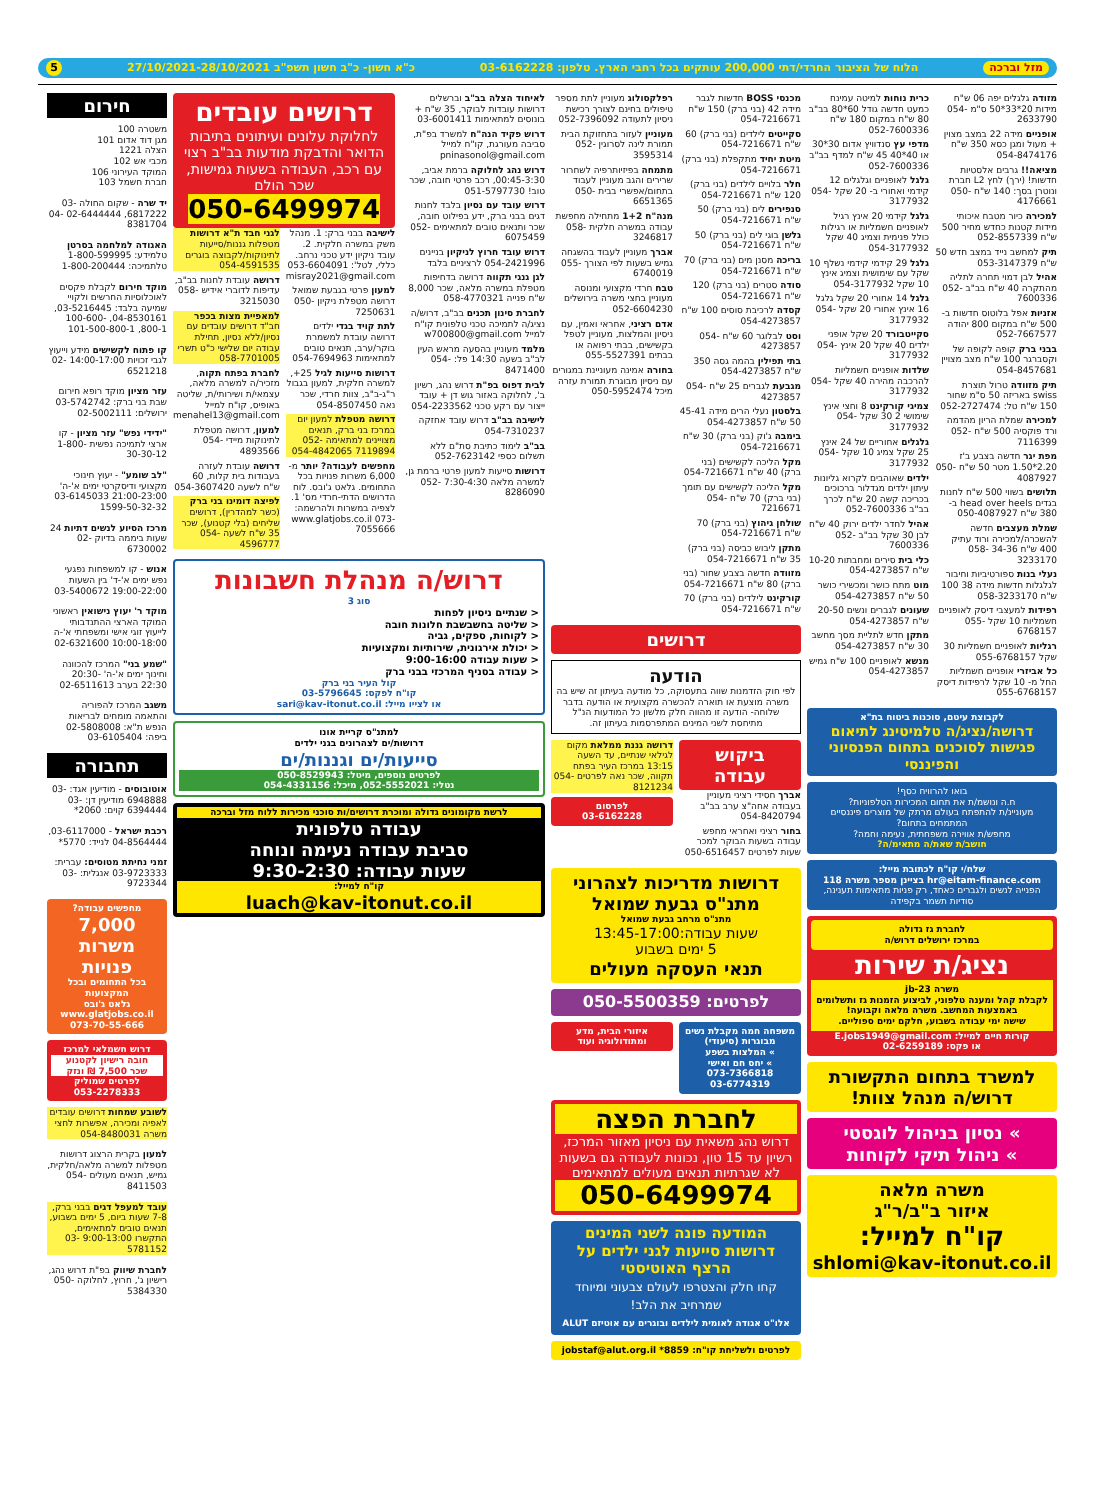מזל וברכה הלוח של הציבור החרדי/דתי 200,000 עותקים בכל רחבי הארץ. טלפון: 03-6162228 כ"א חשון- כ"ב חשון תשפ"ב 27/10/2021-28/10/2021 5
מזודה גלגלים יפה 06 ש"ח מידות 20*33*50 ס"מ 054-2633790
אופניים מידה 22 במצב מצוין + מעול ומגן כסא 350 ש"ח 054-8474176
מציאה!! גרבים אלסטיות חדשות! (ירך) לחץ L2 חברת ונוטרן בסך: 140 ש"ח 050-4176661
למכירה כיור מטבח איכותי מידות קטנות כחדש מחיר 500 ש"ח 052-8557339
תיק למחשב נייד במצב חדש 50 ש"ח 053-3147379
אהיל לבן דמוי תחרה לתליה מהתקרה 40 ש"ח בב"ב 052-7600336
אזניות אפל בלוטוס חדשות ב- 500 ש"ח במקום 800 יהודה 052-7667577
בבני ברק קופה לקופה של וקסברגר 100 ש"ח מצב מצויין 054-8457681
תיק מזוודה טרול תוצרת swiss באריזה 50 ס"מ שחור 150 ש"ח טל: 052-2727474
למכירה שמלת הריון מהדמה ורד פוקסיה 500 ש"ח 052-7116399
מפת יגר חדשה בצבע ב'ז 2.20*1.50 מטר 50 ש"ח 050-4087927
תלושים בשווי 500 ש"ח לחנות בגדים head over heels ב- 380 ש"ח 050-4087927
שמלת מעצבים חדשה להשכרה/למכירה ורוד עתיק 400 ש"ח 34-36 058-3233170
נעלי בנות ספורטיביות וחיבור לגלגלות חדשות מידה 38 100 ש"ח 058-3233170
רפידות למעצבי דיסק לאופניים חשמליות 10 שקל 055-6768157
רגליות לאופניים חשמליות 30 שקל 055-6768157
כל אביזרי אופניים חשמליות החל מ- 10 שקל לרפידות דיסק 055-6768157
כרית נוחות למיטה עמינח כמעט חדשה גודל 60*80 בב"ב 80 ש"ח במקום 180 ש"ח 052-7600336
מדפי עץ סנדוויץ אדום 30*30 או 40*40 45 ש"ח למדף בב"ב 052-7600336
גלגל לאופניים וגלגלים 12 קידמי ואחורי ב- 20 שקל 054-3177932
גלגל קידמי 20 אינץ רגיל לאופניים חשמליות או רגילות כולל פנימית וצמיג 40 שקל 054-3177932
גלגל 29 קידמי קידמי נשלף 10 שקל עם שימושית וצמיג אינץ 10 שקל 054-3177932
גלגל 14 אחורי 20 שקל גלגל 16 אינץ אחורי 20 שקל 054-3177932
סקייטבורד 20 שקל אופני ילדים 40 שקל 20 אינץ 054-3177932
שלדות אופניים חשמליות להרכבה מהירה 40 שקל 054-3177932
צמיגי קורקינט 8 וחצי אינץ שימושי 2 30 שקל 054-3177932
גלגלים אחוריים של 24 אינץ 25 שקל צמיג 10 שקל 054-3177932
ילדים שאוהבים לקרוא גליונות עיתון ילדים מגדלור ברכוכים בכריכה קשה 20 ש"ח לכרך בב"ב 052-7600336
אהיל לחדר ילדים ירוק 40 ש"ח לבן 30 שקל בב"ב 052-7600336
כלי בית סירים ומחבתות 10-20 ש"ח 054-4273857
מוט מתח כושר ומכשירי כושר 50 ש"ח 054-4273857
שעונים לגברים ונשים 20-50 ש"ח 054-4273857
מתקן חדש לתליית מסך מחשב 30 ש"ח 054-4273857
מנשא לאופניים 100 ש"ח גמיש 054-4273857
לקבוצת עיטם, סוכנות ביטוח בת"א
דרושה/נציג/ה טלמיטינג לתיאום פגישות לסוכנים בתחום הפנסיוני והפיננסי
בואו להרוויח כסף!
ח.ה ונושמ/ת את תחום המכירות הטלפוניות?
מעוניינ/ת להתפתח בעולם מרתק של מוצרים פיננסיים המתמחים בתחום?
מחפש/ת אווירה משפחתית, נעימה וחמה?
חושב/ת שאת/ה מתאימ/ה?
שלח/י קו"ח לכתובת מייל:
hr@eitam-finance.com בציינן מספר משרה 118
הפנייה לנשים ולגברים כאחד, רק פניות מתאימות תענינה, סודיות תשמר בקפידה
לחברת גז גדולה
במרכז ירושלים דרוש/ה
נציג/ת שירות
משרה jb-23
לקבלת קהל ומענה טלפוני, לביצוע הזמנות גז ותשלומים באמצעות המחשב. משרה מלאה וקבועה!
שישה ימי עבודה בשבוע, חלקם ימים ספוליים.
קורות חיים למייל: E.jobs1949@gmail.com
או פקס: 02-6259189
למשרד בתחום התקשורת
דרוש/ה מנהל צוות!
» נסיון בניהול לוגסטי
» ניהול תיקי לקוחות
משרה מלאה
איזור ב"ב/ר"ג
קו"ח למייל:
shlomi@kav-itonut.co.il
מכנסי BOSS חדשות לגבר מידה 42 (בני ברק) 150 ש"ח 054-7216671
סקייטים לילדים (בני ברק) 60 ש"ח 054-7216671
מיטת יחיד מתקפלת (בני ברק) 054-7216671
חלר בלויים לילדים (בני ברק) 120 ש"ח 054-7216671
סנפירים לים (בני ברק) 50 ש"ח 054-7216671
גלשן בוגי לים (בני ברק) 50 ש"ח 054-7216671
בריכה מסנן מים (בני ברק) 70 ש"ח 054-7216671
סודה סטרים (בני ברק) 120 ש"ח 054-7216671
קסדה לרכיבת סוסים 100 ש"ח 054-4273857
וסט לבלוגר 60 ש"ח 054-4273857
בתי תפילין בהמה גסה 350 ש"ח 054-4273857
מגבעת לגברים 25 ש"ח 054-4273857
בלסטון נעלי הרים מידה 45-41 50 ש"ח 054-4273857
בימבה ג'וק (בני ברק) 30 ש"ח 054-7216671
מקל הליכה לקשישים (בני ברק) 40 ש"ח 054-7216671
מקל הליכה לקשישים עם תומך (בני ברק) 70 ש"ח 054-7216671
שולחן גיהוץ (בני ברק) 70 ש"ח 054-7216671
מתקן ליבוש כביסה (בני ברק) 35 ש"ח 054-7216671
מזוודה חדשה בצבע שחור (בני ברק) 80 ש"ח 054-7216671
קורקינט לילדים (בני ברק) 70 ש"ח 054-7216671
רפלקסולוג מעוניין לתת מספר טיפולים בחינם לצורך רכישת ניסיון לתעודה 052-7396092
מעוניין לעזור בתחזוקת הבית תמורת לינה לסרוגין 052-3595314
מתמחה בפיזיותרפיה לשחרור שרירים והגב מעוניין לעבוד בתחום/אפשרי בבית 050-6651365
מנה"ח 1+2 מתחילה מחפשת עבודה במשרה חלקית 058-3246817
אברך מעוניין לעבוד בהשגחה גמיש בשעות לפי הצורך 055-6740019
טבח חרדי מקצועי ומנוסה מעוניין בחצי משרה בירושלים 052-6604230
אדם רציני, אחראי ואמין, עם ניסיון והמלצות, מעוניין לטפל בקשישים, בבתי רפואה או בבתים 055-5527391
בחורה אמינה מעוניינת במגורים עם ניסיון מבוגרת תמורת עזרה מיכל 050-5952474
דרושים
הודעה
לפי חוק הזדמנות שווה בתעסוקה, כל מודעה בעיתון זה שיש בה משרה מוצעת או תוארה להכשרה מקצועית או הודעה בדבר שלוחה- הודעה זו מהווה חלק מלשון כל המודעות הנ"ל מתיחסת לשני המינים המתפרסמות בעיתון זה.
ביקוש
עבודה
אברך חסידי רציני מעוניין בעבודה אחה"צ ערב בב"ב 054-8420794
בחור רציני ואחראי מחפש עבודה בשעות הבוקר למכר שעות לפרטים 050-6516457
דרושה גננת ממלאת מקום לגילאי שנתיים, עד השעה 13:15 במרכז העיר בפתח תקווה, שכר נאה לפרטים 054-8121234
לפרסום
03-6162228
דרושות מדריכות לצהרוני מתנ"ס גבעת שמואל
מתנ"ס מרחב גבעת שמואל
שעות עבודה:13:45-17:00
5 ימים בשבוע
תנאי העסקה מעולים
לפרטים: 050-5500359
משפחה חמה מקבלת נשים מבוגרות (סיעודי)
» המלצות בשפע
» יחס חם ואישי
073-7366818
03-6774319
איזורי הבית, מדע ומתודולוגיה ועוד
לחברת הפצה
דרוש נהג משאית עם ניסיון מאזור המרכז, רשיון עד 15 טון, נכונות לעבודה גם בשעות לא שגרתיות תנאים מעולים למתאימים
050-6499974
המודעה פונה לשני המינים
דרושות סייעות לגני ילדים על הרצף האוטיסטי
קחו חלק והצטרפו לעולם צבעוני ומיוחד שמרחיב את הלב!
אלו"ט אגודה לאומית לילדים ובוגרים עם אוטיזם ALUT
לפרטים ולשליחת קו"ח: jobstaf@alut.org.il *8859
לאיחוד הצלה בב"ב וברשלים דרושות עובדות לבוקר, 35 ש"ח + בונוסים למתאימות 03-6001411
דרוש פקיד הנה"ח למשרד בפ"ת, סביבה מעורגת, קו"ח למייל pninasonol@gmail.com
דרוש נהג לחלוקה ברמת אביב, 00:45-3:30, רכב פרטי חובה, שכר טוב! 051-5797730
דרוש עובד עם נסיון בלבד לחנות דגים בבני ברק, ידע בפילוט חובה, שכר ותנאים טובים למתאימים 052-6075459
דרוש עובד חרוץ לניקיון בניינים 054-2421996 לרציניים בלבד
לגן גנגי תקווה דרושה בדחיפות מטפלת במשרה מלאה, שכר 8,000 ש"ח פנייה 058-4770321
לחברת סינון תכנים בב"ב, דרוש/ה נציג/ה לתמיכה טכני טלפונית קו"ח למייל w700800@gmail.com
מלמד מעוניין בהסעה מראש העין לב"ב בשעה 14:30 פל: 054-8471400
לבית דפוס בפ"ת דרוש נהג, רשיון ב', לחלוקה באזור גוש דן + עובד ייצור עם רקע טכני 054-2233562
לישיבה בב"ב דרוש עובד אחזקה 054-7310237
בב"ב לימוד כתיבת סת"ם ללא תשלום כספי 052-7623142
דרושות סייעות למעון פרטי ברמת גן, למשרה מלאה 7:30-4:30 052-8286090
דרושים עובדים
לחלוקת עלונים ועיתונים בתיבות הדואר והדבקת מודעות בב"ב רצוי עם רכב, העבודה בשעות גמישות, שכר הולם
050-6499974
לישיבה בבני ברק: 1. מנהל משק במשרה חלקית. 2. עובד ניקיון ידע טכני נרחב. כללי, לטל': 053-6604091 misray2021@gmail.com
למעון פרטי בגבעת שמואל דרושה מטפלת ניקיון 050-7250631
לתת קויד בגדי ילדים דרושה עובדת למשמרת בוקר/ערב, תנאים טובים למתאימות 054-7694963
דרושות סייעות לגיל 25+, למשרה חלקית, למעון בגבול ר"ג-ב"ב, צוות חרדי, שכר נאה 054-8507450
דרושה מטפלת למעון יום במרכז בני ברק, תנאים מצויינים למתאימה 052-7119894 054-4842065
מחפשים לעבודה? יותר מ- 6,000 משרות פנויות בכל התחומים. גלאט ג'ובס. לוח הדרושים הדתי-חרדי מס' 1. לצפיה במשרות ולהרשמה: www.glatjobs.co.il 073-7055666
לגני חבד ת"א דרושות מטפלות גננות/סייעות לתינוקות/לקבוצה בוגרים 054-4591535
דרושה עובדת לחנות בב"ב, עדיפות לדוברי אידיש 058-3215030
למאפיית מצות בכפר חב"ד דרושים עובדים עם נסיון/ללא נסיון, תחילת עבודה יום שלישי כ"ט תשרי 058-7701005
לחברת בפתח תקוה, מזכיר/ה למשרה מלאה, עצמאי/ת ושירותי/ת, שליטה באופיס, קו"ח למייל menahel13@gmail.com
למעון, דרושה מטפלת לתינוקות מיידי 054-4893566
דרושה עובדת לעזרה בעבודות בית קלות, 60 ש"ח לשעה 054-3607420
לפיצה דומינו בני ברק (כשר למהדרין), דרושים שליחים (בלי קטנוע), שכר 35 ש"ח לשעה 054-4596777
דרוש/ה מנהלת חשבונות
סוג 3
< שנתיים ניסיון לפחות
< שליטה בחשבשבת חלונות חובה
< לקוחות, ספקים, גביה
< יכולת אירגונית, שירותיות ומקצועיות
< שעות עבודה 9:00-16:00
< עבודה בסניף המרכזי בבני ברק
קול העיר בני ברק
קו"ח לפקס: 03-5796645
או לצייו מייל: sari@kav-itonut.co.il
למתנ"ס קריית אונו
דרושות/ים לצהרונים בגני ילדים
סייעות/ים וגננות/ים
לפרטים נוספים, מיטל: 050-8529943
נטלי: 052-5552021, מיכל: 054-4331156
לרשת מקומונים גדולה ומוכרת דרושים/ות סוכני מכירות ללוח מזל וברכה
עבודה טלפונית
סביבת עבודה נעימה ונוחה
שעות עבודה: 9:30-2:30
קו"ח למייל:
luach@kav-itonut.co.il
חירום
משטרה 100
מגן דוד אדום 101
הצלה 1221
מכבי אש 102
המוקד העירוני 106
חברת חשמל 103
יד שרה - שקום החולה 03-6817222, 02-6444444 04-8381704
האגודה למלחמה בסרטן טלמידע: 1-800-599995 טלתמיכה: 1-800-200444
מוקד חירום לקבלת פקסים לאוכלוסיות החרשים ולקויי שמיעה בלבד: 03-5216445, 04-8530161, 100-600-800-1, 101-500-800-1
קו פתוח לקשישים מידע וייעוץ לגבי זכויות 14:00-17:00 02-6521218
עזר מציון מוקד רופא חירום שבת בני ברק: 03-5742742 ירושלים: 02-5002111
"ידידי נפש" עזר מציון - קו ארצי לתמיכה נפשית 1-800-30-30-12
"לב שומע" - יעוץ חינוכי מקצועי ודיסקרטי ימים א'-ה' 21:00-23:00 03-6145033 1599-50-32-32
מרכז הסיוע לנשים דתיות 24 שעות ביממה בדיוק 02-6730002
אנוש - קו למשפחות נפגעי נפש ימים א'-ד' בין השעות 19:00-22:00 03-5400672
מוקד ר' יעוץ נישואין ראשוני המוקד הארצי ההתנדבותי לייעוץ זוגי אישי ומשפחתי א'-ה 10:00-18:00 02-6321600
"שמע בני" המרכז להכוונה וחינוך ימים א'-ה' 20:30-22:30 בערב 02-6511613
משגב המרכז להפוריה והתאמה מומחים לבריאות הנפש ת"א: 02-5808008 ביפה: 03-6105404
תחבורה
אוטובוסים - מודיעין אגד: 03-6948888 מודיעין דן: 03-6394444 קוים: 2060*
רכבת ישראל - 03-6117000, 04-8564444 לנייד: 5770*
זמני נחיתת מטוסים: עברית: 03-9723333 אנגלית: 03-9723344
מחפשים עבודה?
7,000 משרות פנויות
בכל התחומים ובכל המקצועות
גלאט ג'ובס www.glatjobs.co.il 073-70-55-666
דרוש חשמלאי למרכז
חובה רישיון לקטנוע
שכר 7,500 ₪ ונזק
לפרטים שמוליק
053-2278333
לשובע שמחות דרושים עובדים לאפיה ומכירה, אפשרות לחצי משרה 054-8480031
למעון בקרית הרצוג דרושות מטפלות למשרה מלאה/חלקית, גמיש, תנאים מעולים 054-8411503
עובד למעפל דגים בבני ברק, 7-8 שעות ביום, 5 ימים בשבוע, תנאים טובים למתאימים, התקשרו 9:00-13:00 03-5781152
לחברת שיווק בפ"ת דרוש נהג, רישיון ג', חרוץ, לחלוקה 050-5384330